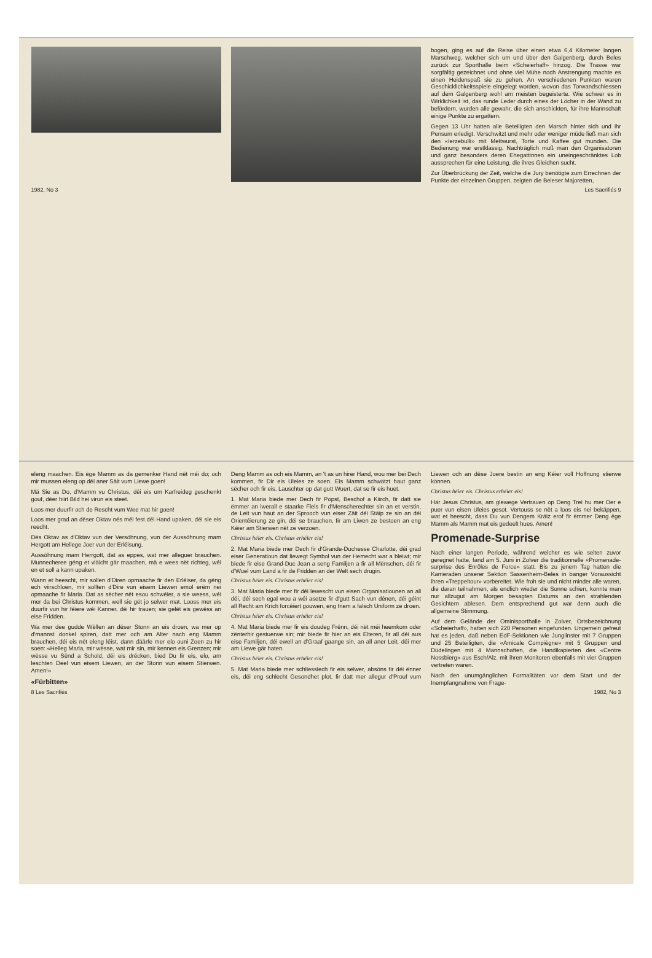eleng maachen. Eis ëge Mamm as da gemenker Hand nët méi do; och mir mussen eleng op déi aner Säit vum Liewe goen!
Mä Sie as Do, d'Mamm vu Christus, déi eis um Karfreideg geschenkt gouf, déer hiirt Bild hei virun eis steet.
Loos mer duurfir och de Rescht vum Wee mat hir goen!
Loos mer grad an dëser Oktav nës méi fest déi Hand upaken, déi sie eis reecht.
Dës Oktav as d'Oktav vun der Versöhnung, vun der Aussöhnung mam Hergott am Hellege Joer vun der Erléisung.
Aussöhnung mam Herrgott, dat as eppes, wat mer alleguer brauchen. Munnecheree géng et vläicht gär maachen, mä e wees nët richteg, wéi en et soll a kann upaken.
Wann et heescht, mir sollen d'Diren opmaache fir den Erléiser, da géng ech viirschloen, mir sollten d'Dire vun eisem Liewen emol erëm nei opmaache fir Maria. Dat as sëcher nët esou schwéier, a sie weess, wéi mer da bei Christus kommen, well sie gët jo selwer mat. Looss mer eis duurfir vun hir féiere wéi Kanner, déi hir trauen; sie gelét eis gewëss an eise Fridden.
Wa mer dee gudde Wëllen an dëser Stonn an eis droen, wa mer op d'mannst donkel spiren, datt mer och am Alter nach eng Mamm brauchen, déi eis nët eleng léist, dann däärfe mer elo ouni Zoen zu hir soen: «Helleg Maria, mir wëssе, wat mir sin, mir kennen eis Grenzen; mir wësse vu Sënd a Schold, déi eis drécken, bied Du fir eis, elo, am leschten Deel vun eisem Liewen, an der Stonn vun eisem Stierwen. Amen!»
«Fürbitten»
Deng Mamm as och eis Mamm, an 't as un hirer Hand, wou mer bei Dech kommen, fir Dir eis Uleies ze soen. Eis Mamm schwätzt haut ganz sëcher och fir eis. Lauschter op dat gutt Wuert, dat se fir eis huet.
1. Mat Maria biede mer Dech fir Popst, Beschof a Kiirch, fir datt sie ëmmer an iwerall e staarke Fiels fir d'Menscherechter sin an et verstin, de Leit vun haut an der Sprooch vun eiser Zäit déi Stäip ze sin an déi Orientéierung ze gin, déi se brauchen, fir am Liwen ze bestoen an eng Kéier am Stierwen nët ze verzoen.
Christus héier eis. Christus erhéier eis!
2. Mat Maria biede mer Dech fir d'Grande-Duchesse Charlotte, déi grad eiser Generatioun dat liewegt Symbol vun der Hemecht war a bleiwt; mir biede fir eise Grand-Duc Jean a seng Familjen a fir all Mënschen, déi fir d'Wuel vum Land a fir de Fridden an der Welt sech drugin.
Christus héier eis. Christus erhéier eis!
3. Mat Maria biede mer fir déi lewescht vun eisen Organisatiounen an all déi, déi sech egal wou a wéi asetze fir d'gutt Sach vun dénen, déi géint all Recht am Krich forcéiert gouwen, eng friem a falsch Uniform ze droen.
Christus héier eis. Christus erhéier eis!
4. Mat Maria biede mer fir eis doudeg Frënn, déi nët méi heemkom oder zënterhir gestuerwe sin; mir biede fir hier an eis Elteren, fir all déi aus eise Familjen, déi ewell an d'Graaf gaange sin, an all aner Leit, déi mer am Liewe gär haten.
Christus héier eis. Christus erhéier eis!
5. Mat Maria biede mer schliesslech fir eis selwer, absöns fir déi ënner eis, déi eng schlecht Gesondhet plot, fir datt mer allegur d'Prouf vum Liewen och an dëse Joere bestin an eng Kéier voll Hoffnung stierwe können.
Christus héier eis. Christus erhéier eis!
Här Jesus Christus, am glewege Vertrauen op Deng Trei hu mer Der e puer vun eisen Uleies gesot. Vertouss se nët a loos eis nei bekäppen, wat et heescht, dass Du vun Dengem Kräiz erof fir ëmmer Deng ëge Mamm als Mamm mat eis gedeelt hues. Amen!
Promenade-Surprise
Nach einer langen Periode, während welcher es wie selten zuvor geregnet hatte, fand am 5. Juni in Zolver die traditionnelle «Promenade-surprise des Enrôles de Force» statt. Bis zu jenem Tag hatten die Kameraden unserer Sektion Sassenheim-Beles in banger Voraussicht ihren «Treppeltour» vorbereitet. Wie froh sie und nicht minder alle waren, die daran teilnahmen, als endlich wieder die Sonne schien, konnte man nur allzugut am Morgen besagten Datums an den strahlenden Gesichtern ablesen. Dem entsprechend gut war denn auch die allgemeine Stimmung.
Auf dem Gelände der Ominisporthalle in Zolver, Ortsbezeichnung «Scheierhaff», hatten sich 220 Personen eingefunden. Ungemein gefreut hat es jeden, daß neben EdF-Sektionen wie Junglinster mit 7 Gruppen und 25 Beteiligten, die «Amicale Compiègne» mit 5 Gruppen und Düdelingen mit 4 Mannschaften, die Handikapierten des «Centre Nossbierg» aus Esch/Alz. mit ihren Monitoren ebenfalls mit vier Gruppen vertreten waren.
Nach den unumgänglichen Formalitäten vor dem Start und der Inempfangnahme von Frage-
8 Les Sacrifiés 1982, No 3
bogen, ging es auf die Reise über einen etwa 6,4 Kilometer langen Marschweg, welcher sich um und über den Galgenberg, durch Beles zurück zur Sporthalle beim «Scheierhaff» hinzog. Die Trasse war sorgfältig gezeichnet und ohne viel Mühe noch Anstrengung machte es einen Heidenspaß sie zu gehen. An verschiedenen Punkten waren Geschicklichkeitsspiele eingelegt worden, wovon das Torwandschiessen auf dem Galgenberg wohl am meisten begeisterte. Wie schwer es in Wirklichkeit ist, das runde Leder durch eines der Löcher in der Wand zu befördern, wurden alle gewahr, die sich anschickten, für ihre Mannschaft einige Punkte zu ergattern.
Gegen 13 Uhr hatten alle Beteiligten den Marsch hinter sich und ihr Pensum erledigt. Verschwitzt und mehr oder weniger müde ließ man sich den «Ierzebulli» mit Mettwurst, Torte und Kaffee gut munden. Die Bedienung war erstklassig. Nachträglich muß man den Organisatoren und ganz besonders deren Ehegattinnen ein uneingeschränktes Lob aussprechen für eine Leistung, die ihres Gleichen sucht.
Zur Überbrückung der Zeit, welche die Jury benötigte zum Errechnen der Punkte der einzelnen Gruppen, zeigten die Beleser Majoretten,
1982, No 3 Les Sacrifiés 9